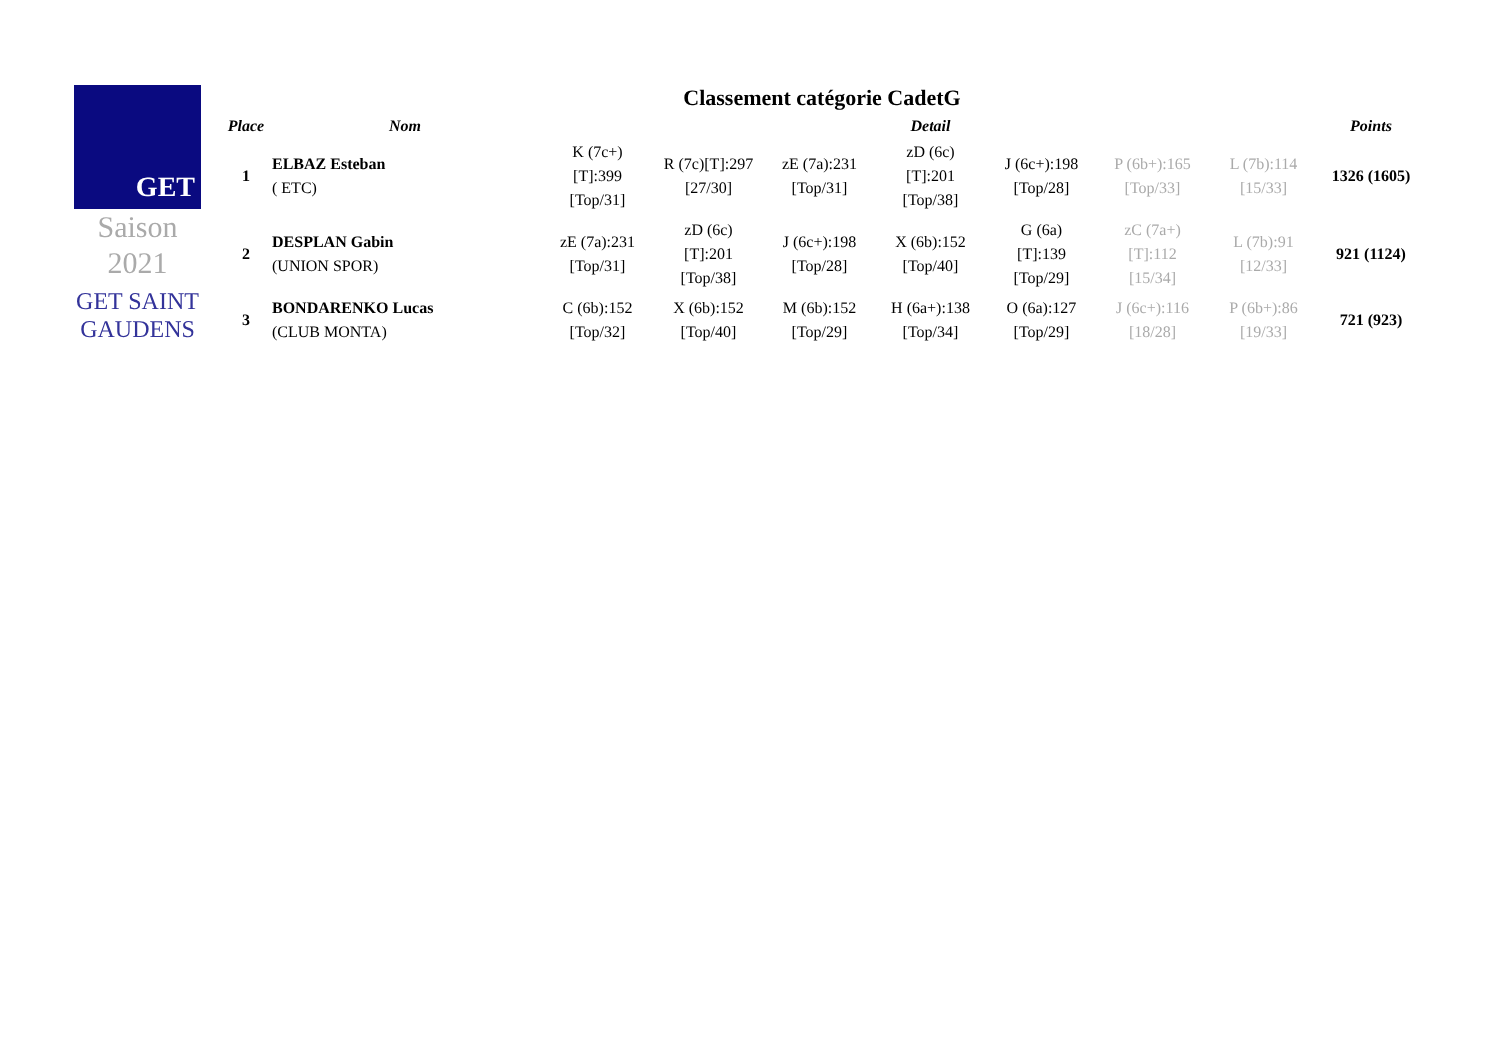GET
Saison
2021
GET SAINT GAUDENS
Classement catégorie CadetG
| Place | Nom | Detail | | | | | | | Points |
| --- | --- | --- | --- | --- | --- | --- | --- | --- | --- |
| 1 | ELBAZ Esteban ( ETC) | K (7c+) [T]:399 [Top/31] | R (7c)[T]:297 [27/30] | zE (7a):231 [Top/31] | zD (6c) [T]:201 [Top/38] | J (6c+):198 [Top/28] | P (6b+):165 [Top/33] | L (7b):114 [15/33] | 1326 (1605) |
| 2 | DESPLAN Gabin (UNION SPOR) | zE (7a):231 [Top/31] | zD (6c) [T]:201 [Top/38] | J (6c+):198 [Top/28] | X (6b):152 [Top/40] | G (6a) [T]:139 [Top/29] | zC (7a+) [T]:112 [15/34] | L (7b):91 [12/33] | 921 (1124) |
| 3 | BONDARENKO Lucas (CLUB MONTA) | C (6b):152 [Top/32] | X (6b):152 [Top/40] | M (6b):152 [Top/29] | H (6a+):138 [Top/34] | O (6a):127 [Top/29] | J (6c+):116 [18/28] | P (6b+):86 [19/33] | 721 (923) |